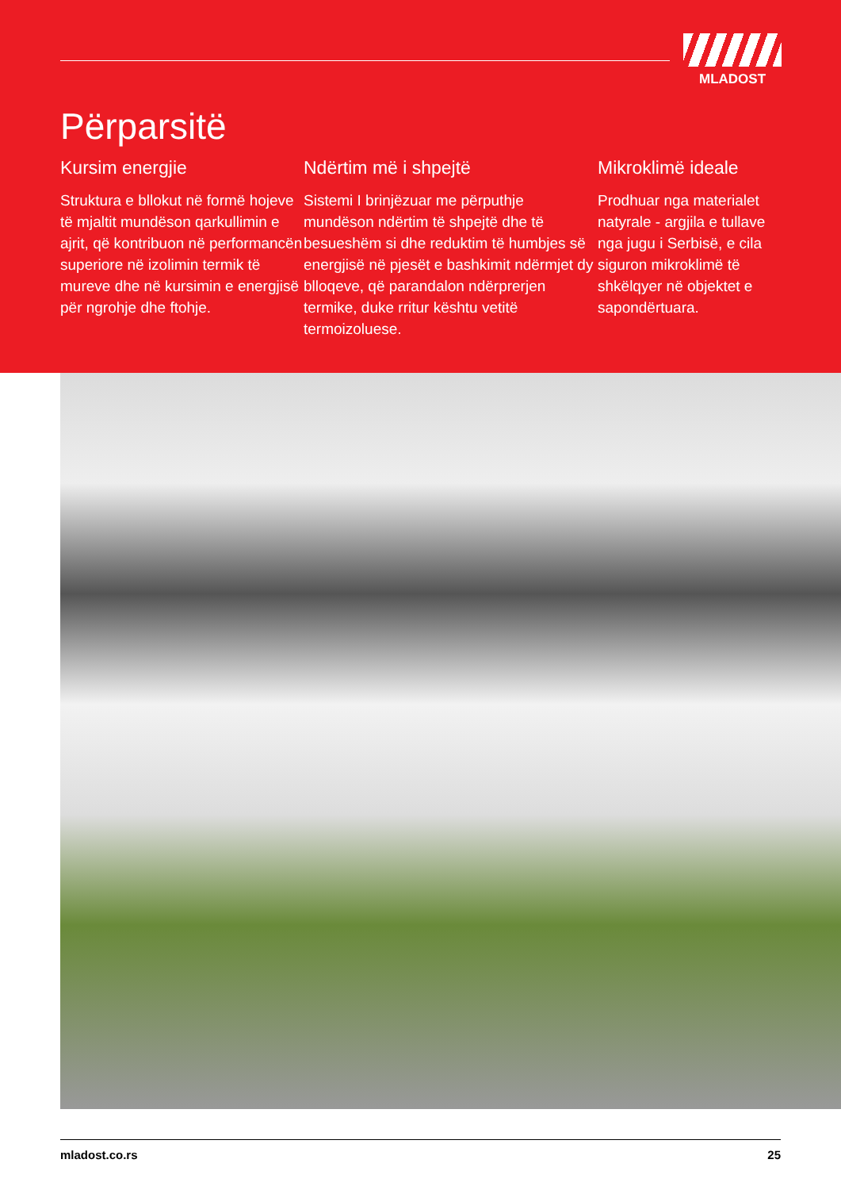MLADOST
Përparsitë
Kursim energjie
Struktura e bllokut në formë hojeve të mjaltit mundëson qarkullimin e ajrit, që kontribuon në performancën superiore në izolimin termik të mureve dhe në kursimin e energjisë për ngrohje dhe ftohje.
Ndërtim më i shpejtë
Sistemi I brinjëzuar me përputhje mundëson ndërtim të shpejtë dhe të besueshëm si dhe reduktim të humbjes së energjisë në pjesët e bashkimit ndërmjet dy blloqeve, që parandalon ndërprerjen termike, duke rritur kështu vetitë termoizoluese.
Mikroklimë ideale
Prodhuar nga materialet natyrale - argjila e tullave nga jugu i Serbisë, e cila siguron mikroklimë të shkëlqyer në objektet e sapondërtuara.
mladost.co.rs 25